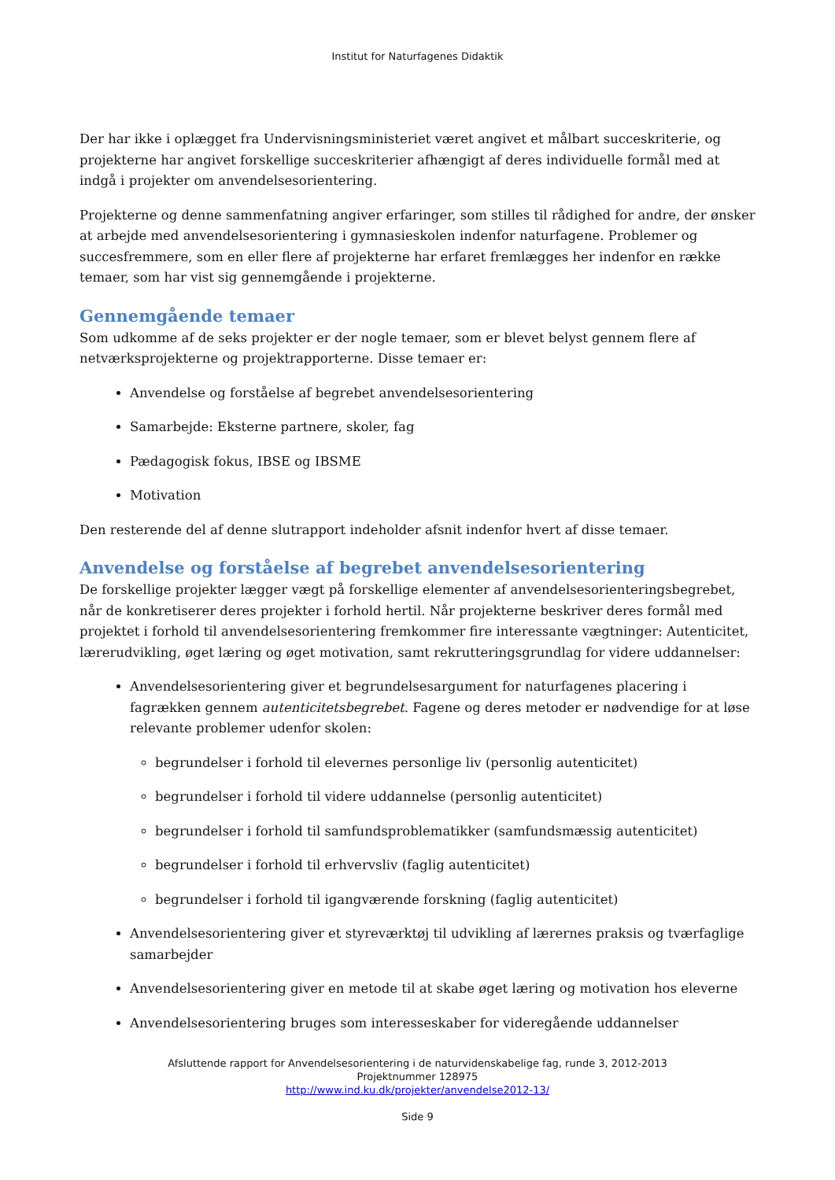Institut for Naturfagenes Didaktik
Der har ikke i oplægget fra Undervisningsministeriet været angivet et målbart succeskriterie, og projekterne har angivet forskellige succeskriterier afhængigt af deres individuelle formål med at indgå i projekter om anvendelsesorientering.
Projekterne og denne sammenfatning angiver erfaringer, som stilles til rådighed for andre, der ønsker at arbejde med anvendelsesorientering i gymnasieskolen indenfor naturfagene. Problemer og succesfremmere, som en eller flere af projekterne har erfaret fremlægges her indenfor en række temaer, som har vist sig gennemgående i projekterne.
Gennemgående temaer
Som udkomme af de seks projekter er der nogle temaer, som er blevet belyst gennem flere af netværksprojekterne og projektrapporterne. Disse temaer er:
Anvendelse og forståelse af begrebet anvendelsesorientering
Samarbejde: Eksterne partnere, skoler, fag
Pædagogisk fokus, IBSE og IBSME
Motivation
Den resterende del af denne slutrapport indeholder afsnit indenfor hvert af disse temaer.
Anvendelse og forståelse af begrebet anvendelsesorientering
De forskellige projekter lægger vægt på forskellige elementer af anvendelsesorienteringsbegrebet, når de konkretiserer deres projekter i forhold hertil. Når projekterne beskriver deres formål med projektet i forhold til anvendelsesorientering fremkommer fire interessante vægtninger: Autenticitet, lærerudvikling, øget læring og øget motivation, samt rekrutteringsgrundlag for videre uddannelser:
Anvendelsesorientering giver et begrundelsesargument for naturfagenes placering i fagrækken gennem autenticitetsbegrebet. Fagene og deres metoder er nødvendige for at løse relevante problemer udenfor skolen:
begrundelser i forhold til elevernes personlige liv (personlig autenticitet)
begrundelser i forhold til videre uddannelse (personlig autenticitet)
begrundelser i forhold til samfundsproblematikker (samfundsmæssig autenticitet)
begrundelser i forhold til erhvervsliv (faglig autenticitet)
begrundelser i forhold til igangværende forskning (faglig autenticitet)
Anvendelsesorientering giver et styreværktøj til udvikling af lærernes praksis og tværfaglige samarbejder
Anvendelsesorientering giver en metode til at skabe øget læring og motivation hos eleverne
Anvendelsesorientering bruges som interesseskaber for videregående uddannelser
Afsluttende rapport for Anvendelsesorientering i de naturvidenskabelige fag, runde 3, 2012-2013
Projektnummer 128975
http://www.ind.ku.dk/projekter/anvendelse2012-13/
Side 9